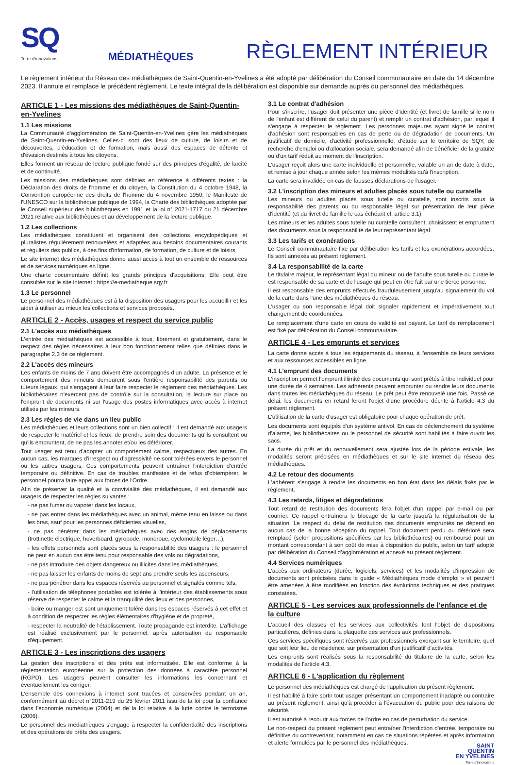SQ
Terre d'innovations MÉDIATHÈQUES
RÈGLEMENT INTÉRIEUR
Le règlement intérieur du Réseau des médiathèques de Saint-Quentin-en-Yvelines a été adopté par délibération du Conseil communautaire en date du 14 décembre 2023. Il annule et remplace le précédent règlement. Le texte intégral de la délibération est disponible sur demande auprès du personnel des médiathèques.
ARTICLE 1 - Les missions des médiathèques de Saint-Quentin-en-Yvelines
1.1 Les missions
La Communauté d'agglomération de Saint-Quentin-en-Yvelines gère les médiathèques de Saint-Quentin-en-Yvelines. Celles-ci sont des lieux de culture, de loisirs et de découvertes, d'éducation et de formation, mais aussi des espaces de détente et d'évasion destinés à tous les citoyens.
Elles forment un réseau de lecture publique fondé sur des principes d'égalité, de laïcité et de continuité.
Les missions des médiathèques sont définies en référence à différents textes : la Déclaration des droits de l'homme et du citoyen, la Constitution du 4 octobre 1948, la Convention européenne des droits de l'homme du 4 novembre 1950, le Manifeste de l'UNESCO sur la bibliothèque publique de 1994, la Charte des bibliothèques adoptée par le Conseil supérieur des bibliothèques en 1991 et la loi n° 2021-1717 du 21 décembre 2021 relative aux bibliothèques et au développement de la lecture publique.
1.2 Les collections
Les médiathèques constituent et organisent des collections encyclopédiques et pluralistes régulièrement renouvelées et adaptées aux besoins documentaires courants et réguliers des publics, à des fins d'information, de formation, de culture et de loisirs.
Le site internet des médiathèques donne aussi accès à tout un ensemble de ressources et de services numériques en ligne.
Une charte documentaire définit les grands principes d'acquisitions. Elle peut être consultée sur le site internet : https://e-mediatheque.sqy.fr
1.3 Le personnel
Le personnel des médiathèques est à la disposition des usagers pour les accueillir et les aider à utiliser au mieux les collections et services proposés.
ARTICLE 2 - Accès, usages et respect du service public
2.1 L'accès aux médiathèques
L'entrée des médiathèques est accessible à tous, librement et gratuitement, dans le respect des règles nécessaires à leur bon fonctionnement telles que définies dans le paragraphe 2.3 de ce règlement.
2.2 L'accès des mineurs
Les enfants de moins de 7 ans doivent être accompagnés d'un adulte. La présence et le comportement des mineurs demeurent sous l'entière responsabilité des parents ou tuteurs légaux, qui s'engagent à leur faire respecter le règlement des médiathèques. Les bibliothécaires n'exercent pas de contrôle sur la consultation, la lecture sur place ou l'emprunt de documents ni sur l'usage des postes informatiques avec accès à internet utilisés par les mineurs.
2.3 Les règles de vie dans un lieu public
Les médiathèques et leurs collections sont un bien collectif : il est demandé aux usagers de respecter le matériel et les lieux, de prendre soin des documents qu'ils consultent ou qu'ils empruntent, de ne pas les annoter et/ou les détériorer.
Tout usager est tenu d'adopter un comportement calme, respectueux des autres. En aucun cas, les marques d'irrespect ou d'agressivité ne sont tolérées envers le personnel ou les autres usagers. Ces comportements peuvent entraîner l'interdiction d'entrée temporaire ou définitive. En cas de troubles manifestes et de refus d'obtempérer, le personnel pourra faire appel aux forces de l'Ordre.
Afin de préserver la qualité et la convivialité des médiathèques, il est demandé aux usagers de respecter les règles suivantes :
- ne pas fumer ou vapoter dans les locaux,
- ne pas entrer dans les médiathèques avec un animal, même tenu en laisse ou dans les bras, sauf pour les personnes déficientes visuelles,
- ne pas pénétrer dans les médiathèques avec des engins de déplacements (trottinette électrique, hoverboard, gyropode, monoroue, cyclomobile léger…),
- les effets personnels sont placés sous la responsabilité des usagers : le personnel ne peut en aucun cas être tenu pour responsable des vols ou dégradations,
- ne pas introduire des objets dangereux ou illicites dans les médiathèques,
- ne pas laisser les enfants de moins de sept ans prendre seuls les ascenseurs,
- ne pas pénétrer dans les espaces réservés au personnel et signalés comme tels,
- l'utilisation de téléphones portables est tolérée à l'intérieur des établissements sous réserve de respecter le calme et la tranquillité des lieux et des personnes,
- boire ou manger est sont uniquement toléré dans les espaces réservés à cet effet et à condition de respecter les règles élémentaires d'hygiène et de propreté,
- respecter la neutralité de l'établissement. Toute propagande est interdite. L'affichage est réalisé exclusivement par le personnel, après autorisation du responsable d'équipement.
ARTICLE 3 - Les inscriptions des usagers
La gestion des inscriptions et des prêts est informatisée. Elle est conforme à la règlementation européenne sur la protection des données à caractère personnel (RGPD). Les usagers peuvent consulter les informations les concernant et éventuellement les corriger.
L'ensemble des connexions à internet sont tracées et conservées pendant un an, conformément au décret n°2011-219 du 25 février 2011 issu de la loi pour la confiance dans l'économie numérique (2004) et de la loi relative à la lutte contre le terrorisme (2006).
Le personnel des médiathèques s'engage à respecter la confidentialité des inscriptions et des opérations de prêts des usagers.
3.1 Le contrat d'adhésion
Pour s'inscrire, l'usager doit présenter une pièce d'identité (et livret de famille si le nom de l'enfant est différent de celui du parent) et remplir un contrat d'adhésion, par lequel il s'engage à respecter le règlement. Les personnes majeures ayant signé le contrat d'adhésion sont responsables en cas de perte ou de dégradation de documents. Un justificatif de domicile, d'activité professionnelle, d'étude sur le territoire de SQY, de recherche d'emploi ou d'allocation sociale, sera demandé afin de bénéficier de la gratuité ou d'un tarif réduit au moment de l'inscription.
L'usager reçoit alors une carte individuelle et personnelle, valable un an de date à date, et remise à jour chaque année selon les mêmes modalités qu'à l'inscription.
La carte sera invalidée en cas de fausses déclarations de l'usager.
3.2 L'inscription des mineurs et adultes placés sous tutelle ou curatelle
Les mineurs ou adultes placés sous tutelle ou curatelle, sont inscrits sous la responsabilité des parents ou du responsable légal sur présentation de leur pièce d'identité (et du livret de famille le cas échéant cf. article 3.1).
Les mineurs et les adultes sous tutelle ou curatelle consultent, choisissent et empruntent des documents sous la responsabilité de leur représentant légal.
3.3 Les tarifs et exonérations
Le Conseil communautaire fixe par délibération les tarifs et les exonérations accordées. Ils sont annexés au présent règlement.
3.4 La responsabilité de la carte
Le titulaire majeur, le représentant légal du mineur ou de l'adulte sous tutelle ou curatelle est responsable de sa carte et de l'usage qui peut en être fait par une tierce personne.
Il est responsable des emprunts effectués frauduleusement jusqu'au signalement du vol de la carte dans l'une des médiathèques du réseau.
L'usager ou son responsable légal doit signaler rapidement et impérativement tout changement de coordonnées.
Le remplacement d'une carte en cours de validité est payant. Le tarif de remplacement est fixé par délibération du Conseil communautaire.
ARTICLE 4 - Les emprunts et services
La carte donne accès à tous les équipements du réseau, à l'ensemble de leurs services et aux ressources accessibles en ligne.
4.1 L'emprunt des documents
L'inscription permet l'emprunt illimité des documents qui sont prêtés à titre individuel pour une durée de 4 semaines. Les adhérents peuvent emprunter ou rendre leurs documents dans toutes les médiathèques du réseau. Le prêt peut être renouvelé une fois. Passé ce délai, les documents en retard feront l'objet d'une procédure décrite à l'article 4.3 du présent règlement.
L'utilisation de la carte d'usager est obligatoire pour chaque opération de prêt.
Les documents sont équipés d'un système antivol. En cas de déclenchement du système d'alarme, les bibliothécaires ou le personnel de sécurité sont habilités à faire ouvrir les sacs.
La durée du prêt et du renouvellement sera ajustée lors de la période estivale, les modalités seront précisées en médiathèques et sur le site internet du réseau des médiathèques.
4.2 Le retour des documents
L'adhérent s'engage à rendre les documents en bon état dans les délais fixés par le règlement.
4.3 Les retards, litiges et dégradations
Tout retard de restitution des documents fera l'objet d'un rappel par e-mail ou par courrier. Ce rappel entraînera le blocage de la carte jusqu'à la régularisation de la situation. Le respect du délai de restitution des documents empruntés ne dépend en aucun cas de la bonne réception du rappel. Tout document perdu ou détérioré sera remplacé (selon propositions spécifiées par les bibliothécaires) ou remboursé pour un montant correspondant à son coût de mise à disposition du public, selon un tarif adopté par délibération du Conseil d'agglomération et annexé au présent règlement.
4.4 Services numériques
L'accès aux ordinateurs (durée, logiciels, services) et les modalités d'impression de documents sont précisées dans le guide « Médiathèques mode d'emploi » et peuvent être amenées à être modifiées en fonction des évolutions techniques et des pratiques constatées.
ARTICLE 5 - Les services aux professionnels de l'enfance et de la culture
L'accueil des classes et les services aux collectivités font l'objet de dispositions particulières, définies dans la plaquette des services aux professionnels.
Ces services spécifiques sont réservés aux professionnels exerçant sur le territoire, quel que soit leur lieu de résidence, sur présentation d'un justificatif d'activités.
Les emprunts sont réalisés sous la responsabilité du titulaire de la carte, selon les modalités de l'article 4.3.
ARTICLE 6 - L'application du règlement
Le personnel des médiathèques est chargé de l'application du présent règlement.
Il est habilité à faire sortir tout usager présentant un comportement inadapté ou contraire au présent règlement, ainsi qu'à procéder à l'évacuation du public pour des raisons de sécurité.
Il est autorisé à recourir aux forces de l'ordre en cas de perturbation du service.
Le non-respect du présent règlement peut entraîner l'interdiction d'entrée, temporaire ou définitive du contrevenant, notamment en cas de situations répétées et après information et alerte formulées par le personnel des médiathèques.
SAINT
QUENTIN
EN YVELINES
Terre d'innovations